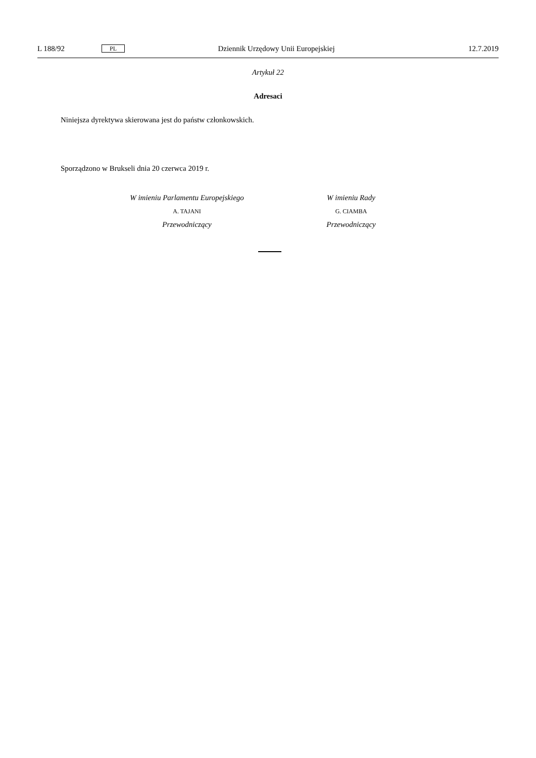L 188/92 PL Dziennik Urzędowy Unii Europejskiej 12.7.2019
Artykuł 22
Adresaci
Niniejsza dyrektywa skierowana jest do państw członkowskich.
Sporządzono w Brukseli dnia 20 czerwca 2019 r.
W imieniu Parlamentu Europejskiego
A. TAJANI
Przewodniczący
W imieniu Rady
G. CIAMBA
Przewodniczący